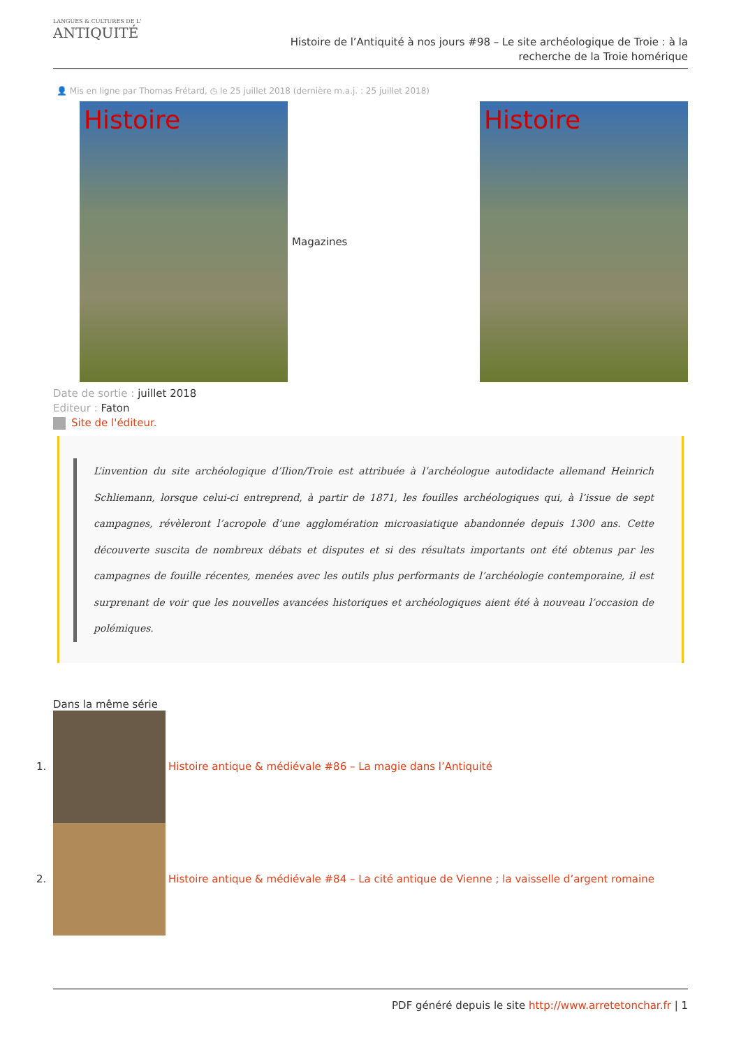LANGUES & CULTURES DE L'
ANTIQUITÉ
Histoire de l’Antiquité à nos jours #98 – Le site archéologique de Troie : à la recherche de la Troie homérique
👤 Mis en ligne par Thomas Frétard, ◷ le 25 juillet 2018 (dernière m.a.j. : 25 juillet 2018)
Histoire
Magazines
Histoire
Date de sortie : juillet 2018
Editeur : Faton
Site de l'éditeur.
L’invention du site archéologique d’Ilion/Troie est attribuée à l’archéologue autodidacte allemand Heinrich Schliemann, lorsque celui-ci entreprend, à partir de 1871, les fouilles archéologiques qui, à l’issue de sept campagnes, révèleront l’acropole d’une agglomération microasiatique abandonnée depuis 1300 ans. Cette découverte suscita de nombreux débats et disputes et si des résultats importants ont été obtenus par les campagnes de fouille récentes, menées avec les outils plus performants de l’archéologie contemporaine, il est surprenant de voir que les nouvelles avancées historiques et archéologiques aient été à nouveau l’occasion de polémiques.
Dans la même série
1.
Histoire antique & médiévale #86 – La magie dans l’Antiquité
2.
Histoire antique & médiévale #84 – La cité antique de Vienne ; la vaisselle d’argent romaine
PDF généré depuis le site http://www.arretetonchar.fr | 1